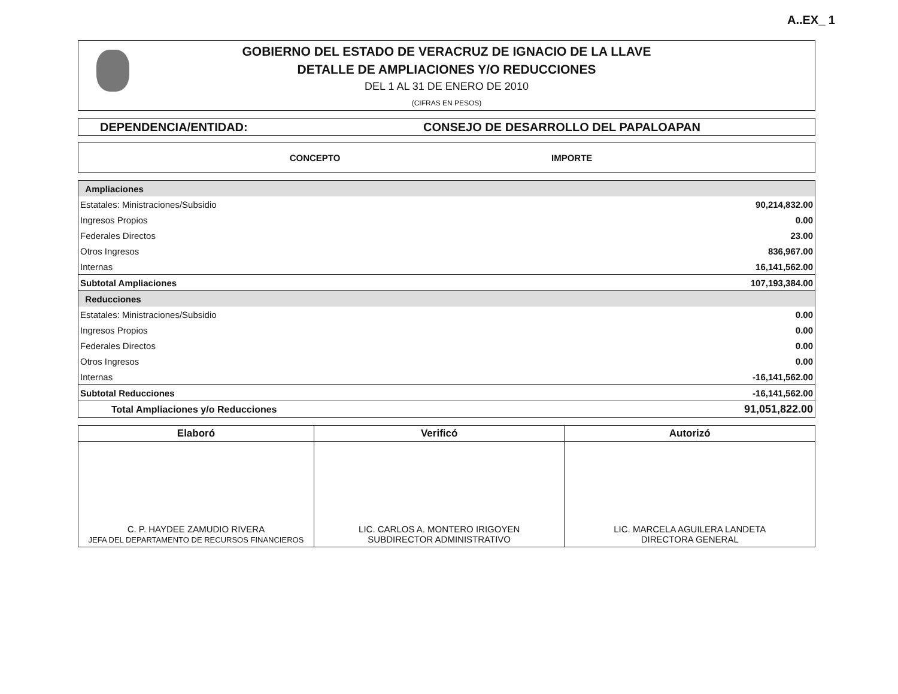A..EX_ 1
GOBIERNO DEL ESTADO DE VERACRUZ DE IGNACIO DE LA LLAVE
DETALLE DE AMPLIACIONES Y/O REDUCCIONES
DEL 1 AL 31 DE ENERO DE 2010
(CIFRAS EN PESOS)
DEPENDENCIA/ENTIDAD: CONSEJO DE DESARROLLO DEL PAPALOAPAN
CONCEPTO IMPORTE
| Ampliaciones | |
| Estatales: Ministraciones/Subsidio | 90,214,832.00 |
| Ingresos Propios | 0.00 |
| Federales Directos | 23.00 |
| Otros Ingresos | 836,967.00 |
| Internas | 16,141,562.00 |
| Subtotal Ampliaciones | 107,193,384.00 |
| Reducciones | |
| Estatales: Ministraciones/Subsidio | 0.00 |
| Ingresos Propios | 0.00 |
| Federales Directos | 0.00 |
| Otros Ingresos | 0.00 |
| Internas | -16,141,562.00 |
| Subtotal Reducciones | -16,141,562.00 |
| Total Ampliaciones y/o Reducciones | 91,051,822.00 |
| Elaboró | Verificó | Autorizó |
| --- | --- | --- |
| C. P. HAYDEE ZAMUDIO RIVERA JEFA DEL DEPARTAMENTO DE RECURSOS FINANCIEROS | LIC. CARLOS A. MONTERO IRIGOYEN SUBDIRECTOR ADMINISTRATIVO | LIC. MARCELA AGUILERA LANDETA DIRECTORA GENERAL |